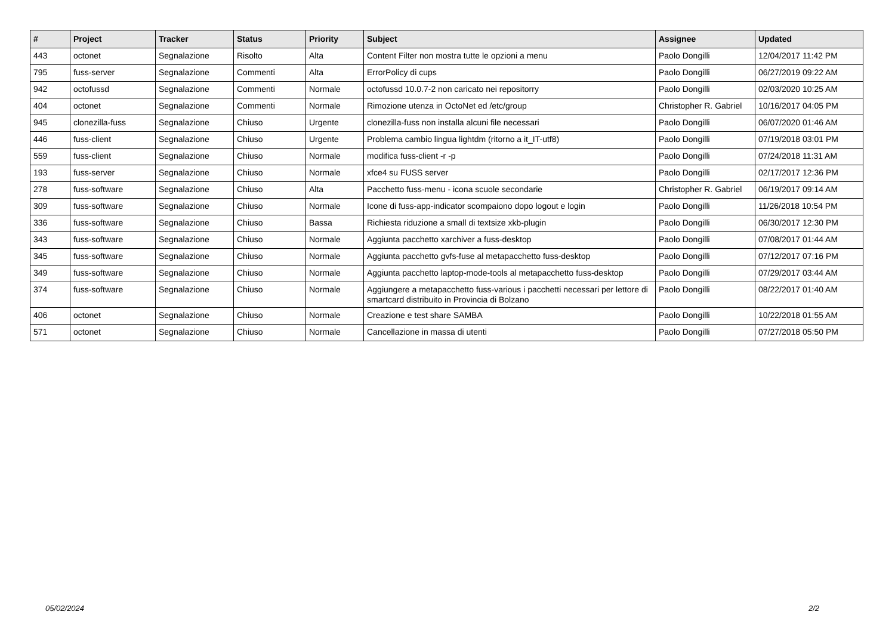| # | Project | Tracker | Status | Priority | Subject | Assignee | Updated |
| --- | --- | --- | --- | --- | --- | --- | --- |
| 443 | octonet | Segnalazione | Risolto | Alta | Content Filter non mostra tutte le opzioni a menu | Paolo Dongilli | 12/04/2017 11:42 PM |
| 795 | fuss-server | Segnalazione | Commenti | Alta | ErrorPolicy di cups | Paolo Dongilli | 06/27/2019 09:22 AM |
| 942 | octofussd | Segnalazione | Commenti | Normale | octofussd 10.0.7-2 non caricato nei repositorry | Paolo Dongilli | 02/03/2020 10:25 AM |
| 404 | octonet | Segnalazione | Commenti | Normale | Rimozione utenza in OctoNet ed /etc/group | Christopher R. Gabriel | 10/16/2017 04:05 PM |
| 945 | clonezilla-fuss | Segnalazione | Chiuso | Urgente | clonezilla-fuss non installa alcuni file necessari | Paolo Dongilli | 06/07/2020 01:46 AM |
| 446 | fuss-client | Segnalazione | Chiuso | Urgente | Problema cambio lingua lightdm (ritorno a it_IT-utf8) | Paolo Dongilli | 07/19/2018 03:01 PM |
| 559 | fuss-client | Segnalazione | Chiuso | Normale | modifica fuss-client -r -p | Paolo Dongilli | 07/24/2018 11:31 AM |
| 193 | fuss-server | Segnalazione | Chiuso | Normale | xfce4 su FUSS server | Paolo Dongilli | 02/17/2017 12:36 PM |
| 278 | fuss-software | Segnalazione | Chiuso | Alta | Pacchetto fuss-menu - icona scuole secondarie | Christopher R. Gabriel | 06/19/2017 09:14 AM |
| 309 | fuss-software | Segnalazione | Chiuso | Normale | Icone di fuss-app-indicator scompaiono dopo logout e login | Paolo Dongilli | 11/26/2018 10:54 PM |
| 336 | fuss-software | Segnalazione | Chiuso | Bassa | Richiesta riduzione a small di textsize xkb-plugin | Paolo Dongilli | 06/30/2017 12:30 PM |
| 343 | fuss-software | Segnalazione | Chiuso | Normale | Aggiunta pacchetto xarchiver a fuss-desktop | Paolo Dongilli | 07/08/2017 01:44 AM |
| 345 | fuss-software | Segnalazione | Chiuso | Normale | Aggiunta pacchetto gvfs-fuse al metapacchetto fuss-desktop | Paolo Dongilli | 07/12/2017 07:16 PM |
| 349 | fuss-software | Segnalazione | Chiuso | Normale | Aggiunta pacchetto laptop-mode-tools al metapacchetto fuss-desktop | Paolo Dongilli | 07/29/2017 03:44 AM |
| 374 | fuss-software | Segnalazione | Chiuso | Normale | Aggiungere a metapacchetto fuss-various i pacchetti necessari per lettore di smartcard distribuito in Provincia di Bolzano | Paolo Dongilli | 08/22/2017 01:40 AM |
| 406 | octonet | Segnalazione | Chiuso | Normale | Creazione e test share SAMBA | Paolo Dongilli | 10/22/2018 01:55 AM |
| 571 | octonet | Segnalazione | Chiuso | Normale | Cancellazione in massa di utenti | Paolo Dongilli | 07/27/2018 05:50 PM |
05/02/2024 2/2